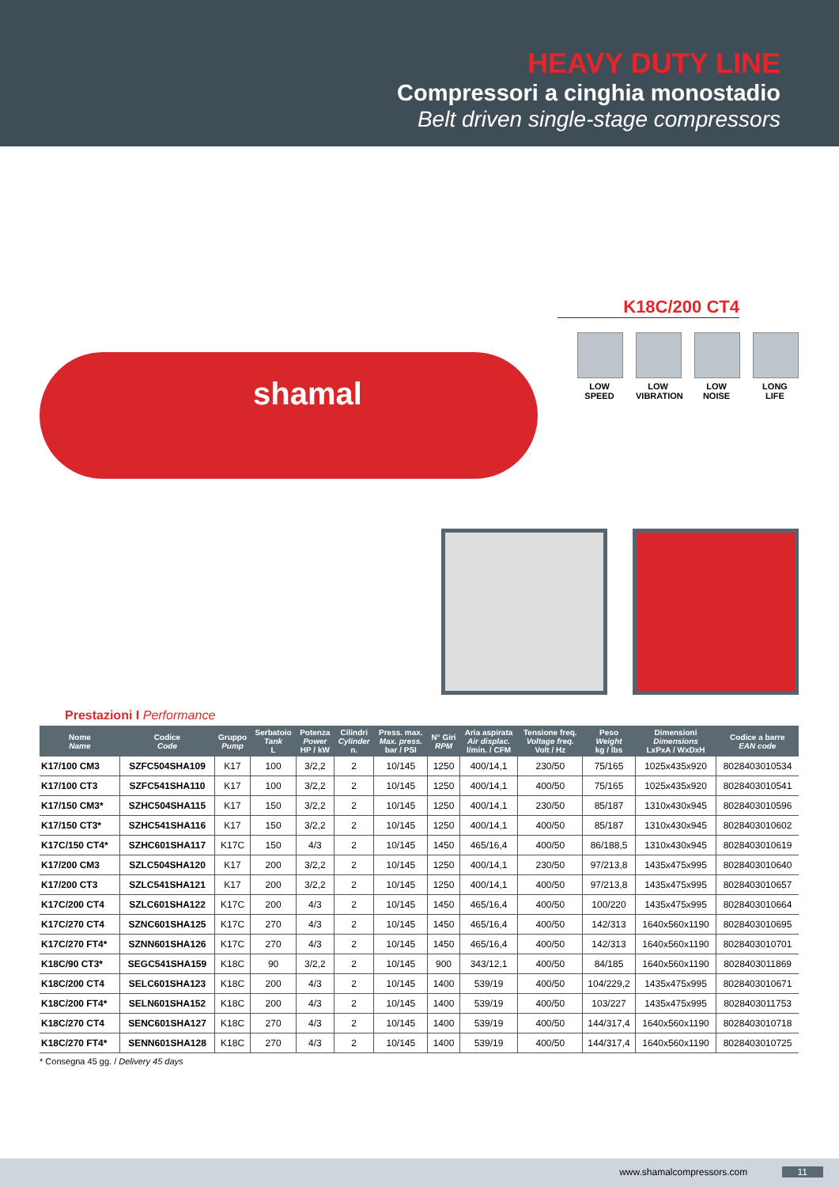HEAVY DUTY LINE
Compressori a cinghia monostadio
Belt driven single-stage compressors
shamal
K18C/200 CT4
LOW SPEED
LOW VIBRATION
LOW NOISE
LONG LIFE
Prestazioni I Performance
| Nome Name | Codice Code | Gruppo Pump | Serbatoio Tank L | Potenza Power HP / kW | Cilindri Cylinder n. | Press. max. Max. press. bar / PSI | N° Giri RPM | Aria aspirata Air displac. l/min. / CFM | Tensione freq. Voltage freq. Volt / Hz | Peso Weight kg / lbs | Dimensioni Dimensions LxPxA / WxDxH | Codice a barre EAN code |
| --- | --- | --- | --- | --- | --- | --- | --- | --- | --- | --- | --- | --- |
| K17/100 CM3 | SZFC504SHA109 | K17 | 100 | 3/2,2 | 2 | 10/145 | 1250 | 400/14,1 | 230/50 | 75/165 | 1025x435x920 | 8028403010534 |
| K17/100 CT3 | SZFC541SHA110 | K17 | 100 | 3/2,2 | 2 | 10/145 | 1250 | 400/14,1 | 400/50 | 75/165 | 1025x435x920 | 8028403010541 |
| K17/150 CM3* | SZHC504SHA115 | K17 | 150 | 3/2,2 | 2 | 10/145 | 1250 | 400/14,1 | 230/50 | 85/187 | 1310x430x945 | 8028403010596 |
| K17/150 CT3* | SZHC541SHA116 | K17 | 150 | 3/2,2 | 2 | 10/145 | 1250 | 400/14,1 | 400/50 | 85/187 | 1310x430x945 | 8028403010602 |
| K17C/150 CT4* | SZHC601SHA117 | K17C | 150 | 4/3 | 2 | 10/145 | 1450 | 465/16,4 | 400/50 | 86/188,5 | 1310x430x945 | 8028403010619 |
| K17/200 CM3 | SZLC504SHA120 | K17 | 200 | 3/2,2 | 2 | 10/145 | 1250 | 400/14,1 | 230/50 | 97/213,8 | 1435x475x995 | 8028403010640 |
| K17/200 CT3 | SZLC541SHA121 | K17 | 200 | 3/2,2 | 2 | 10/145 | 1250 | 400/14,1 | 400/50 | 97/213,8 | 1435x475x995 | 8028403010657 |
| K17C/200 CT4 | SZLC601SHA122 | K17C | 200 | 4/3 | 2 | 10/145 | 1450 | 465/16,4 | 400/50 | 100/220 | 1435x475x995 | 8028403010664 |
| K17C/270 CT4 | SZNC601SHA125 | K17C | 270 | 4/3 | 2 | 10/145 | 1450 | 465/16,4 | 400/50 | 142/313 | 1640x560x1190 | 8028403010695 |
| K17C/270 FT4* | SZNN601SHA126 | K17C | 270 | 4/3 | 2 | 10/145 | 1450 | 465/16,4 | 400/50 | 142/313 | 1640x560x1190 | 8028403010701 |
| K18C/90 CT3* | SEGC541SHA159 | K18C | 90 | 3/2,2 | 2 | 10/145 | 900 | 343/12,1 | 400/50 | 84/185 | 1640x560x1190 | 8028403011869 |
| K18C/200 CT4 | SELC601SHA123 | K18C | 200 | 4/3 | 2 | 10/145 | 1400 | 539/19 | 400/50 | 104/229,2 | 1435x475x995 | 8028403010671 |
| K18C/200 FT4* | SELN601SHA152 | K18C | 200 | 4/3 | 2 | 10/145 | 1400 | 539/19 | 400/50 | 103/227 | 1435x475x995 | 8028403011753 |
| K18C/270 CT4 | SENC601SHA127 | K18C | 270 | 4/3 | 2 | 10/145 | 1400 | 539/19 | 400/50 | 144/317,4 | 1640x560x1190 | 8028403010718 |
| K18C/270 FT4* | SENN601SHA128 | K18C | 270 | 4/3 | 2 | 10/145 | 1400 | 539/19 | 400/50 | 144/317,4 | 1640x560x1190 | 8028403010725 |
* Consegna 45 gg. / Delivery 45 days
www.shamalcompressors.com 11